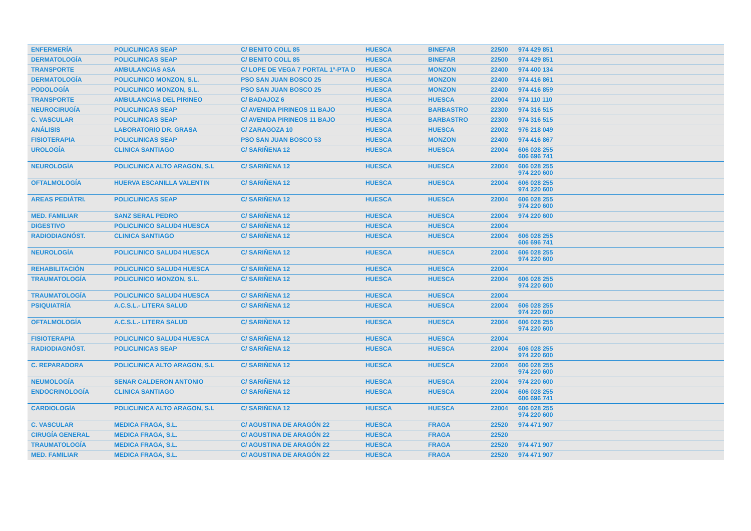| ENFERMERÍA | POLICLINICAS SEAP | C/ BENITO COLL 85 | HUESCA | BINEFAR | 22500 | 974 429 851 |
| DERMATOLOGÍA | POLICLINICAS SEAP | C/ BENITO COLL 85 | HUESCA | BINEFAR | 22500 | 974 429 851 |
| TRANSPORTE | AMBULANCIAS ASA | C/ LOPE DE VEGA 7 PORTAL 1º-PTA D | HUESCA | MONZON | 22400 | 974 400 134 |
| DERMATOLOGÍA | POLICLINICO MONZON, S.L. | PSO SAN JUAN BOSCO 25 | HUESCA | MONZON | 22400 | 974 416 861 |
| PODOLOGÍA | POLICLINICO MONZON, S.L. | PSO SAN JUAN BOSCO 25 | HUESCA | MONZON | 22400 | 974 416 859 |
| TRANSPORTE | AMBULANCIAS DEL PIRINEO | C/ BADAJOZ 6 | HUESCA | HUESCA | 22004 | 974 110 110 |
| NEUROCIRUGÍA | POLICLINICAS SEAP | C/ AVENIDA PIRINEOS 11 BAJO | HUESCA | BARBASTRO | 22300 | 974 316 515 |
| C. VASCULAR | POLICLINICAS SEAP | C/ AVENIDA PIRINEOS 11 BAJO | HUESCA | BARBASTRO | 22300 | 974 316 515 |
| ANÁLISIS | LABORATORIO DR. GRASA | C/ ZARAGOZA 10 | HUESCA | HUESCA | 22002 | 976 218 049 |
| FISIOTERAPIA | POLICLINICAS SEAP | PSO SAN JUAN BOSCO 53 | HUESCA | MONZON | 22400 | 974 416 867 |
| UROLOGÍA | CLINICA SANTIAGO | C/ SARIÑENA 12 | HUESCA | HUESCA | 22004 | 606 028 255 606 696 741 |
| NEUROLOGÍA | POLICLINICA ALTO ARAGON, S.L | C/ SARIÑENA 12 | HUESCA | HUESCA | 22004 | 606 028 255 974 220 600 |
| OFTALMOLOGÍA | HUERVA ESCANILLA VALENTIN | C/ SARIÑENA 12 | HUESCA | HUESCA | 22004 | 606 028 255 974 220 600 |
| AREAS PEDIÁTRI. | POLICLINICAS SEAP | C/ SARIÑENA 12 | HUESCA | HUESCA | 22004 | 606 028 255 974 220 600 |
| MED. FAMILIAR | SANZ SERAL PEDRO | C/ SARIÑENA 12 | HUESCA | HUESCA | 22004 | 974 220 600 |
| DIGESTIVO | POLICLINICO SALUD4 HUESCA | C/ SARIÑENA 12 | HUESCA | HUESCA | 22004 | |
| RADIODIAGNÓST. | CLINICA SANTIAGO | C/ SARIÑENA 12 | HUESCA | HUESCA | 22004 | 606 028 255 606 696 741 |
| NEUROLOGÍA | POLICLINICO SALUD4 HUESCA | C/ SARIÑENA 12 | HUESCA | HUESCA | 22004 | 606 028 255 974 220 600 |
| REHABILITACIÓN | POLICLINICO SALUD4 HUESCA | C/ SARIÑENA 12 | HUESCA | HUESCA | 22004 | |
| TRAUMATOLOGÍA | POLICLINICO MONZON, S.L. | C/ SARIÑENA 12 | HUESCA | HUESCA | 22004 | 606 028 255 974 220 600 |
| TRAUMATOLOGÍA | POLICLINICO SALUD4 HUESCA | C/ SARIÑENA 12 | HUESCA | HUESCA | 22004 | |
| PSIQUIATRÍA | A.C.S.L.- LITERA SALUD | C/ SARIÑENA 12 | HUESCA | HUESCA | 22004 | 606 028 255 974 220 600 |
| OFTALMOLOGÍA | A.C.S.L.- LITERA SALUD | C/ SARIÑENA 12 | HUESCA | HUESCA | 22004 | 606 028 255 974 220 600 |
| FISIOTERAPIA | POLICLINICO SALUD4 HUESCA | C/ SARIÑENA 12 | HUESCA | HUESCA | 22004 | |
| RADIODIAGNÓST. | POLICLINICAS SEAP | C/ SARIÑENA 12 | HUESCA | HUESCA | 22004 | 606 028 255 974 220 600 |
| C. REPARADORA | POLICLINICA ALTO ARAGON, S.L | C/ SARIÑENA 12 | HUESCA | HUESCA | 22004 | 606 028 255 974 220 600 |
| NEUMOLOGÍA | SENAR CALDERON ANTONIO | C/ SARIÑENA 12 | HUESCA | HUESCA | 22004 | 974 220 600 |
| ENDOCRINOLOGÍA | CLINICA SANTIAGO | C/ SARIÑENA 12 | HUESCA | HUESCA | 22004 | 606 028 255 606 696 741 |
| CARDIOLOGÍA | POLICLINICA ALTO ARAGON, S.L | C/ SARIÑENA 12 | HUESCA | HUESCA | 22004 | 606 028 255 974 220 600 |
| C. VASCULAR | MEDICA FRAGA, S.L. | C/ AGUSTINA DE ARAGÓN 22 | HUESCA | FRAGA | 22520 | 974 471 907 |
| CIRUGÍA GENERAL | MEDICA FRAGA, S.L. | C/ AGUSTINA DE ARAGÓN 22 | HUESCA | FRAGA | 22520 | |
| TRAUMATOLOGÍA | MEDICA FRAGA, S.L. | C/ AGUSTINA DE ARAGÓN 22 | HUESCA | FRAGA | 22520 | 974 471 907 |
| MED. FAMILIAR | MEDICA FRAGA, S.L. | C/ AGUSTINA DE ARAGÓN 22 | HUESCA | FRAGA | 22520 | 974 471 907 |